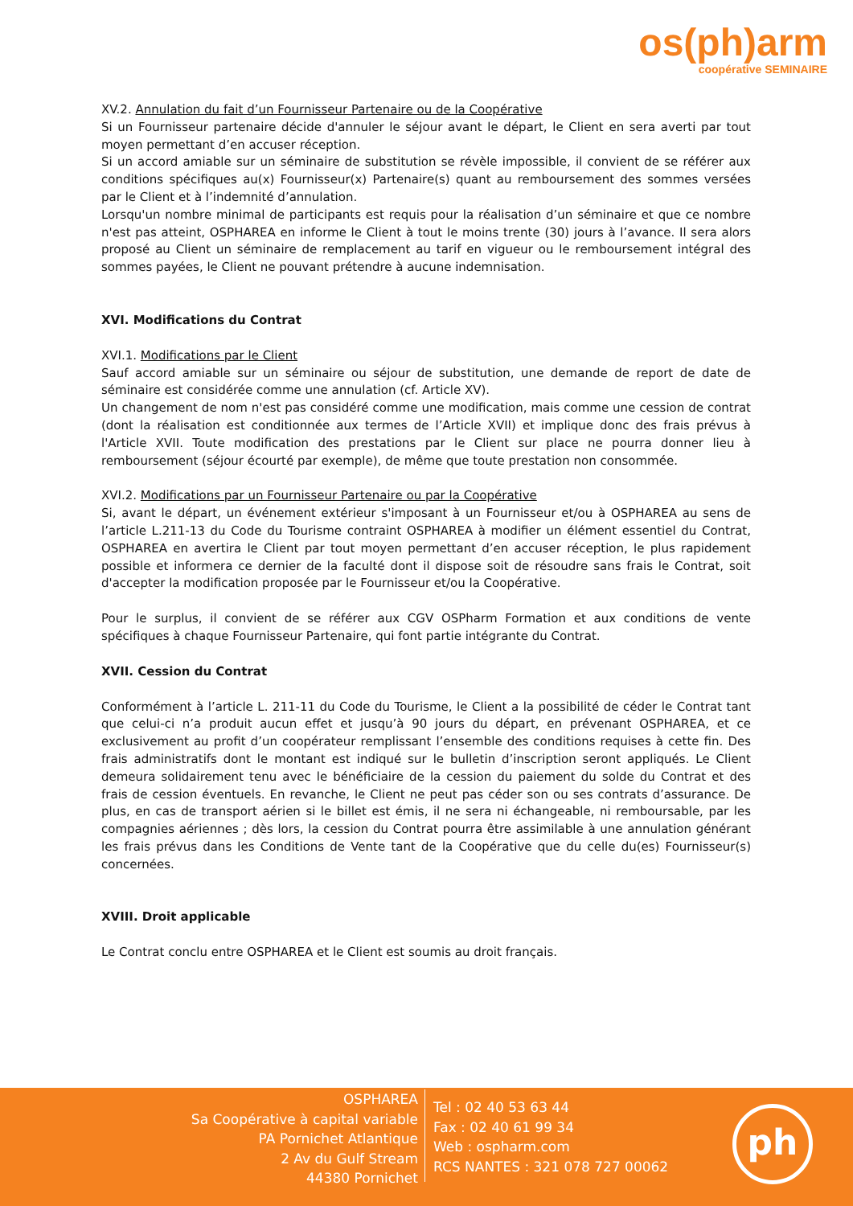os(ph)arm
coopérative SEMINAIRE
XV.2. Annulation du fait d’un Fournisseur Partenaire ou de la Coopérative
Si un Fournisseur partenaire décide d'annuler le séjour avant le départ, le Client en sera averti par tout moyen permettant d’en accuser réception.
Si un accord amiable sur un séminaire de substitution se révèle impossible, il convient de se référer aux conditions spécifiques au(x) Fournisseur(x) Partenaire(s) quant au remboursement des sommes versées par le Client et à l’indemnité d’annulation.
Lorsqu'un nombre minimal de participants est requis pour la réalisation d’un séminaire et que ce nombre n'est pas atteint, OSPHAREA en informe le Client à tout le moins trente (30) jours à l’avance. Il sera alors proposé au Client un séminaire de remplacement au tarif en vigueur ou le remboursement intégral des sommes payées, le Client ne pouvant prétendre à aucune indemnisation.
XVI. Modifications du Contrat
XVI.1. Modifications par le Client
Sauf accord amiable sur un séminaire ou séjour de substitution, une demande de report de date de séminaire est considérée comme une annulation (cf. Article XV).
Un changement de nom n'est pas considéré comme une modification, mais comme une cession de contrat (dont la réalisation est conditionnée aux termes de l’Article XVII) et implique donc des frais prévus à l'Article XVII. Toute modification des prestations par le Client sur place ne pourra donner lieu à remboursement (séjour écourté par exemple), de même que toute prestation non consommée.
XVI.2. Modifications par un Fournisseur Partenaire ou par la Coopérative
Si, avant le départ, un événement extérieur s'imposant à un Fournisseur et/ou à OSPHAREA au sens de l’article L.211-13 du Code du Tourisme contraint OSPHAREA à modifier un élément essentiel du Contrat, OSPHAREA en avertira le Client par tout moyen permettant d’en accuser réception, le plus rapidement possible et informera ce dernier de la faculté dont il dispose soit de résoudre sans frais le Contrat, soit d'accepter la modification proposée par le Fournisseur et/ou la Coopérative.
Pour le surplus, il convient de se référer aux CGV OSPharm Formation et aux conditions de vente spécifiques à chaque Fournisseur Partenaire, qui font partie intégrante du Contrat.
XVII. Cession du Contrat
Conformément à l’article L. 211-11 du Code du Tourisme, le Client a la possibilité de céder le Contrat tant que celui-ci n’a produit aucun effet et jusqu’à 90 jours du départ, en prévenant OSPHAREA, et ce exclusivement au profit d’un coopérateur remplissant l’ensemble des conditions requises à cette fin. Des frais administratifs dont le montant est indiqué sur le bulletin d’inscription seront appliqués. Le Client demeura solidairement tenu avec le bénéficiaire de la cession du paiement du solde du Contrat et des frais de cession éventuels. En revanche, le Client ne peut pas céder son ou ses contrats d’assurance. De plus, en cas de transport aérien si le billet est émis, il ne sera ni échangeable, ni remboursable, par les compagnies aériennes ; dès lors, la cession du Contrat pourra être assimilable à une annulation générant les frais prévus dans les Conditions de Vente tant de la Coopérative que du celle du(es) Fournisseur(s) concernées.
XVIII. Droit applicable
Le Contrat conclu entre OSPHAREA et le Client est soumis au droit français.
OSPHAREA
Sa Coopérative à capital variable
PA Pornichet Atlantique
2 Av du Gulf Stream
44380 Pornichet
Tel : 02 40 53 63 44
Fax : 02 40 61 99 34
Web : ospharm.com
RCS NANTES : 321 078 727 00062
ph